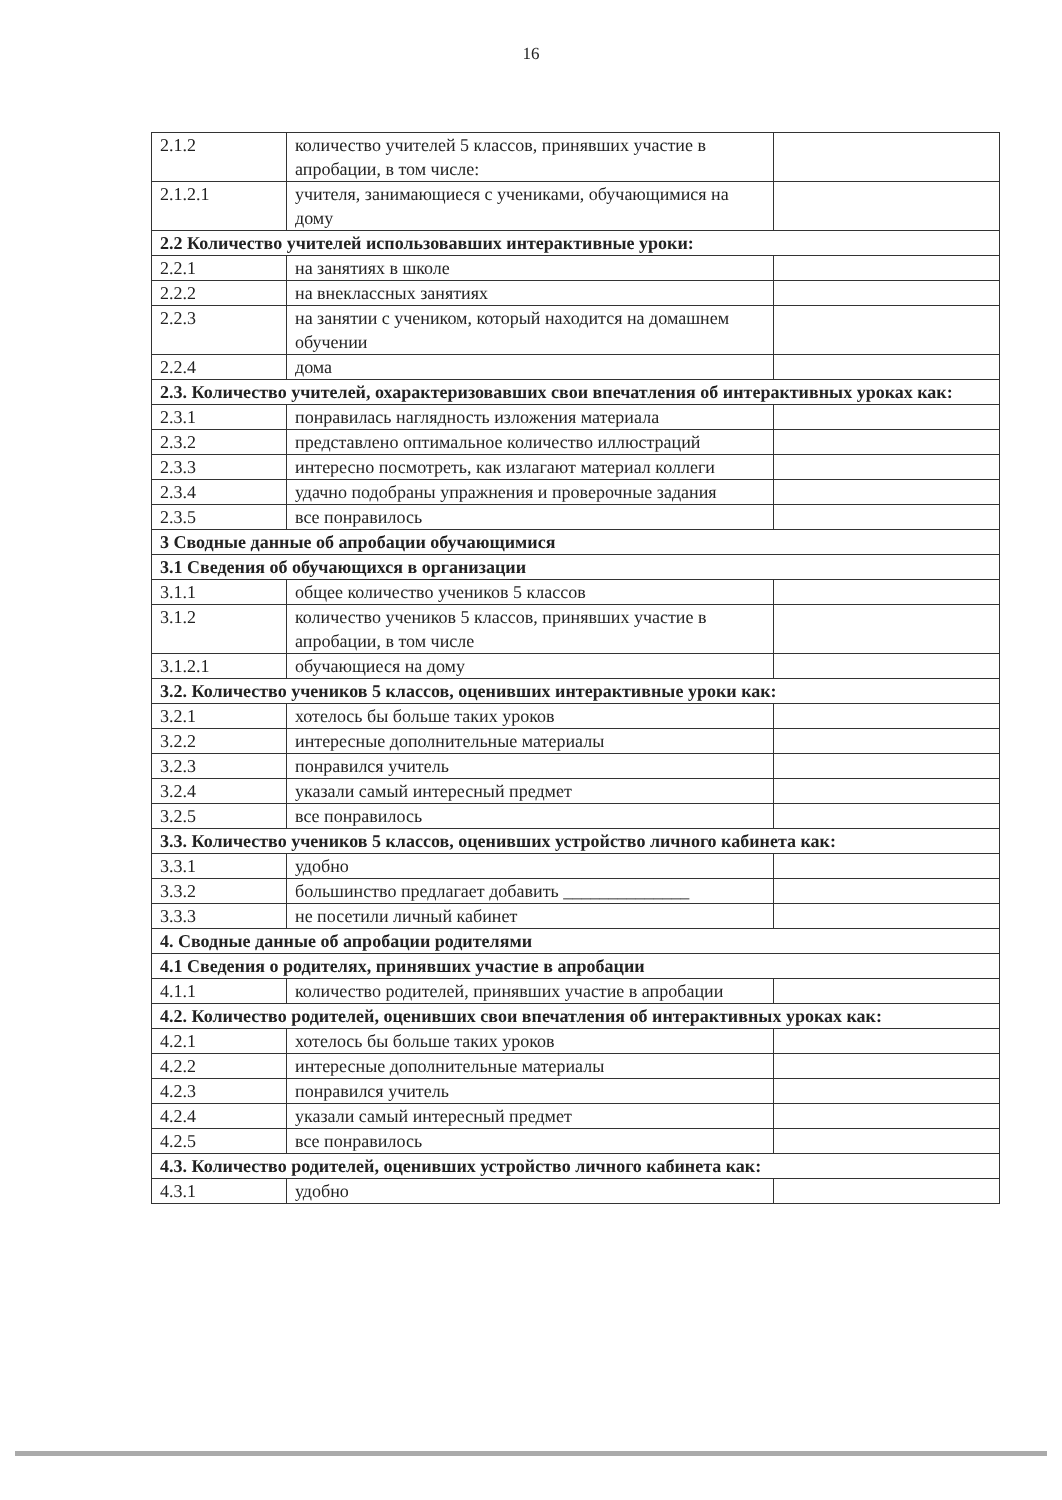16
| 2.1.2 | количество учителей 5 классов, принявших участие в апробации, в том числе: | |
| 2.1.2.1 | учителя, занимающиеся с учениками, обучающимися на дому | |
| 2.2 Количество учителей использовавших интерактивные уроки: | | |
| 2.2.1 | на занятиях в школе | |
| 2.2.2 | на внеклассных занятиях | |
| 2.2.3 | на занятии с учеником, который находится на домашнем обучении | |
| 2.2.4 | дома | |
| 2.3. Количество учителей, охарактеризовавших свои впечатления об интерактивных уроках как: | | |
| 2.3.1 | понравилась наглядность изложения материала | |
| 2.3.2 | представлено оптимальное количество иллюстраций | |
| 2.3.3 | интересно посмотреть, как излагают материал коллеги | |
| 2.3.4 | удачно подобраны упражнения и проверочные задания | |
| 2.3.5 | все понравилось | |
| 3 Сводные данные об апробации обучающимися | | |
| 3.1 Сведения об обучающихся в организации | | |
| 3.1.1 | общее количество учеников 5 классов | |
| 3.1.2 | количество учеников 5 классов, принявших участие в апробации, в том числе | |
| 3.1.2.1 | обучающиеся на дому | |
| 3.2. Количество учеников 5 классов, оценивших интерактивные уроки как: | | |
| 3.2.1 | хотелось бы больше таких уроков | |
| 3.2.2 | интересные дополнительные материалы | |
| 3.2.3 | понравился учитель | |
| 3.2.4 | указали самый интересный предмет | |
| 3.2.5 | все понравилось | |
| 3.3. Количество учеников 5 классов, оценивших устройство личного кабинета как: | | |
| 3.3.1 | удобно | |
| 3.3.2 | большинство предлагает добавить ______________ | |
| 3.3.3 | не посетили личный кабинет | |
| 4. Сводные данные об апробации родителями | | |
| 4.1 Сведения о родителях, принявших участие в апробации | | |
| 4.1.1 | количество родителей, принявших участие в апробации | |
| 4.2. Количество родителей, оценивших свои впечатления об интерактивных уроках как: | | |
| 4.2.1 | хотелось бы больше таких уроков | |
| 4.2.2 | интересные дополнительные материалы | |
| 4.2.3 | понравился учитель | |
| 4.2.4 | указали самый интересный предмет | |
| 4.2.5 | все понравилось | |
| 4.3. Количество родителей, оценивших устройство личного кабинета как: | | |
| 4.3.1 | удобно | |